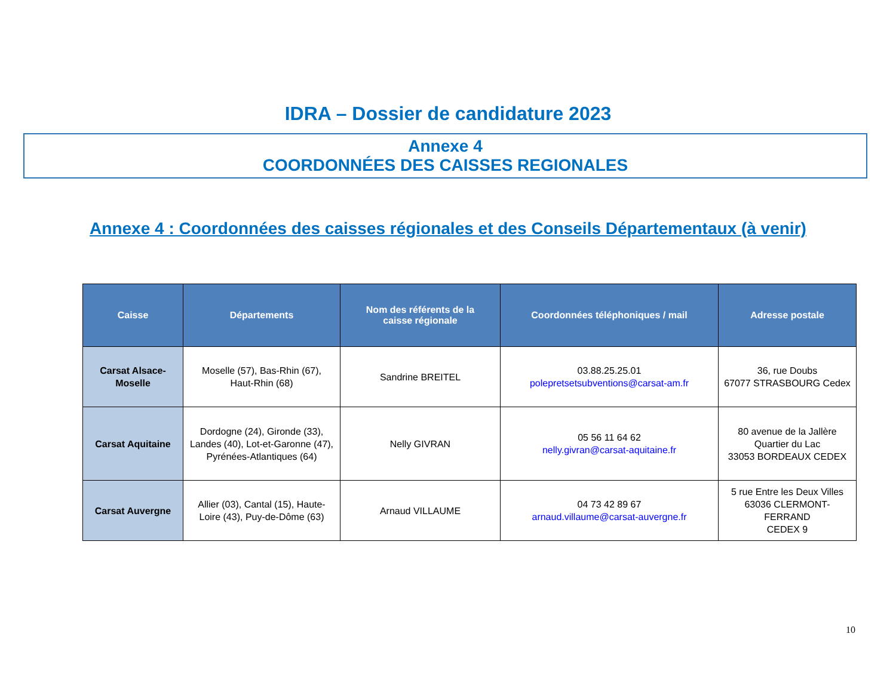IDRA – Dossier de candidature 2023
Annexe 4
COORDONNÉES DES CAISSES REGIONALES
Annexe 4 : Coordonnées des caisses régionales et des Conseils Départementaux (à venir)
| Caisse | Départements | Nom des référents de la caisse régionale | Coordonnées téléphoniques / mail | Adresse postale |
| --- | --- | --- | --- | --- |
| Carsat Alsace- Moselle | Moselle (57), Bas-Rhin (67), Haut-Rhin (68) | Sandrine BREITEL | 03.88.25.25.01 polepretsetsubventions@carsat-am.fr | 36, rue Doubs 67077 STRASBOURG Cedex |
| Carsat Aquitaine | Dordogne (24), Gironde (33), Landes (40), Lot-et-Garonne (47), Pyrénées-Atlantiques (64) | Nelly GIVRAN | 05 56 11 64 62 nelly.givran@carsat-aquitaine.fr | 80 avenue de la Jallère Quartier du Lac 33053 BORDEAUX CEDEX |
| Carsat Auvergne | Allier (03), Cantal (15), Haute- Loire (43), Puy-de-Dôme (63) | Arnaud VILLAUME | 04 73 42 89 67 arnaud.villaume@carsat-auvergne.fr | 5 rue Entre les Deux Villes 63036 CLERMONT-FERRAND CEDEX 9 |
10